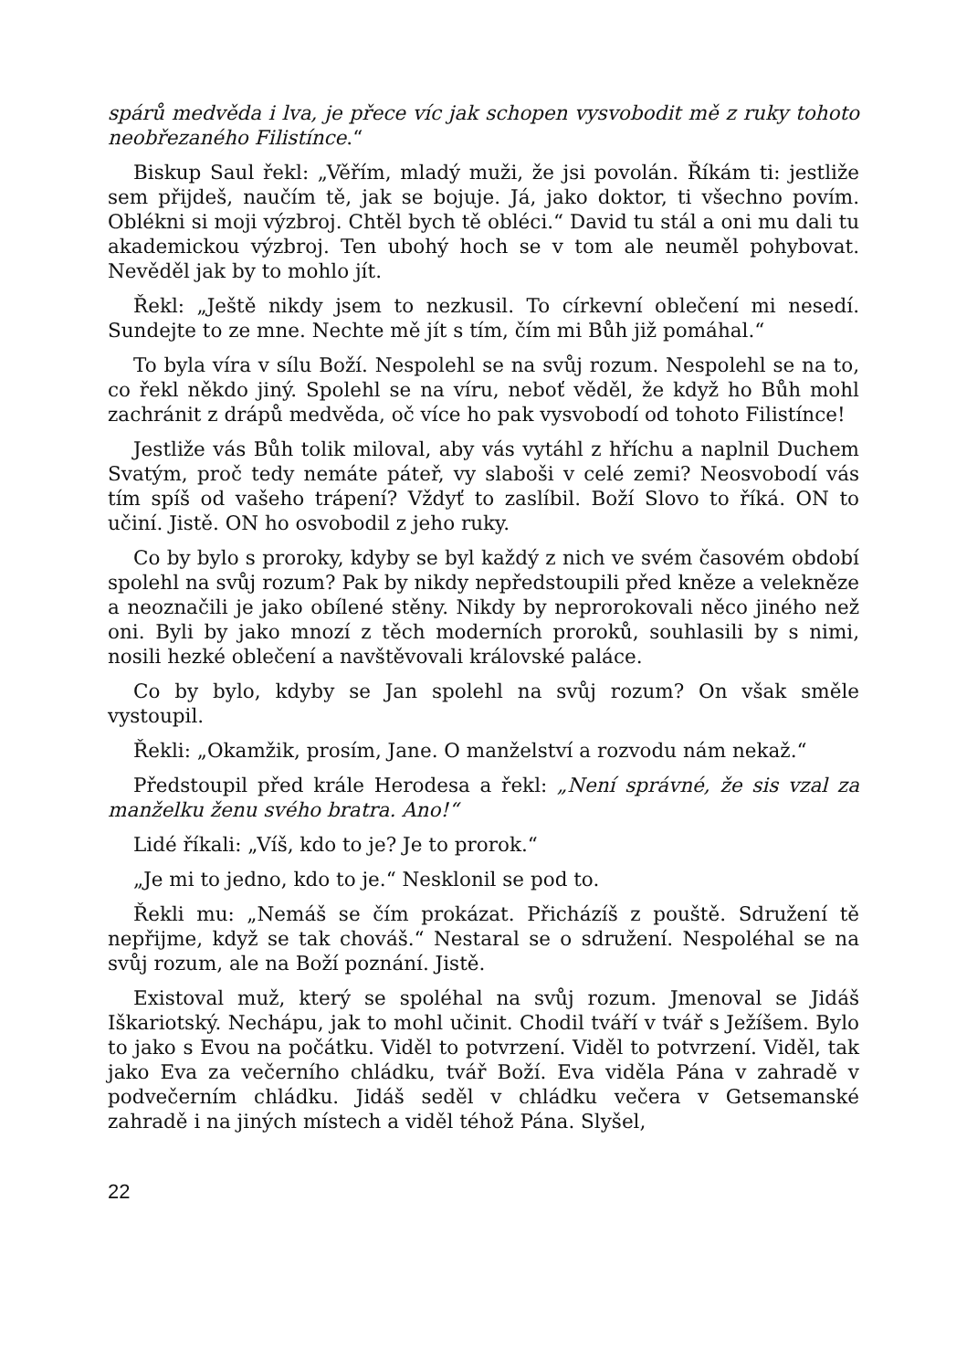spárů medvěda i lva, je přece víc jak schopen vysvobodit mě z ruky tohoto neobřezaného Filistínce.“
Biskup Saul řekl: „Věřím, mladý muži, že jsi povolán. Říkám ti: jestliže sem přijdeš, naučím tě, jak se bojuje. Já, jako doktor, ti všechno povím. Oblékni si moji výzbroj. Chtěl bych tě obléci.“ David tu stál a oni mu dali tu akademickou výzbroj. Ten ubohý hoch se v tom ale neuměl pohybovat. Nevěděl jak by to mohlo jít.
Řekl: „Ještě nikdy jsem to nezkusil. To církevní oblečení mi nesedí. Sundejte to ze mne. Nechte mě jít s tím, čím mi Bůh již pomáhal.“
To byla víra v sílu Boží. Nespolehl se na svůj rozum. Nespolehl se na to, co řekl někdo jiný. Spolehl se na víru, neboť věděl, že když ho Bůh mohl zachránit z drápů medvěda, oč více ho pak vysvobodí od tohoto Filistínce!
Jestliže vás Bůh tolik miloval, aby vás vytáhl z hříchu a naplnil Duchem Svatým, proč tedy nemáte páteř, vy slaboši v celé zemi? Neosvobodí vás tím spíš od vašeho trápení? Vždyť to zaslíbil. Boží Slovo to říká. ON to učiní. Jistě. ON ho osvobodil z jeho ruky.
Co by bylo s proroky, kdyby se byl každý z nich ve svém časovém období spolehl na svůj rozum? Pak by nikdy nepředstoupili před kněze a velekněze a neoznačili je jako obílené stěny. Nikdy by neprorokovali něco jiného než oni. Byli by jako mnozí z těch moderních proroků, souhlasili by s nimi, nosili hezké oblečení a navštěvovali královské paláce.
Co by bylo, kdyby se Jan spolehl na svůj rozum? On však směle vystoupil.
Řekli: „Okamžik, prosím, Jane. O manželství a rozvodu nám nekaž.“
Předstoupil před krále Herodesa a řekl: „Není správné, že sis vzal za manželku ženu svého bratra. Ano!“
Lidé říkali: „Víš, kdo to je? Je to prorok.“
„Je mi to jedno, kdo to je.“ Nesklonil se pod to.
Řekli mu: „Nemáš se čím prokázat. Přicházíš z pouště. Sdružení tě nepřijme, když se tak chováš.“ Nestaral se o sdružení. Nespoléhal se na svůj rozum, ale na Boží poznání. Jistě.
Existoval muž, který se spoléhal na svůj rozum. Jmenoval se Jidáš Iškariotský. Nechápu, jak to mohl učinit. Chodil tváří v tvář s Ježíšem. Bylo to jako s Evou na počátku. Viděl to potvrzení. Viděl to potvrzení. Viděl, tak jako Eva za večerního chládku, tvář Boží. Eva viděla Pána v zahradě v podvečerním chládku. Jidáš seděl v chládku večera v Getsemanské zahradě i na jiných místech a viděl téhož Pána. Slyšel,
22